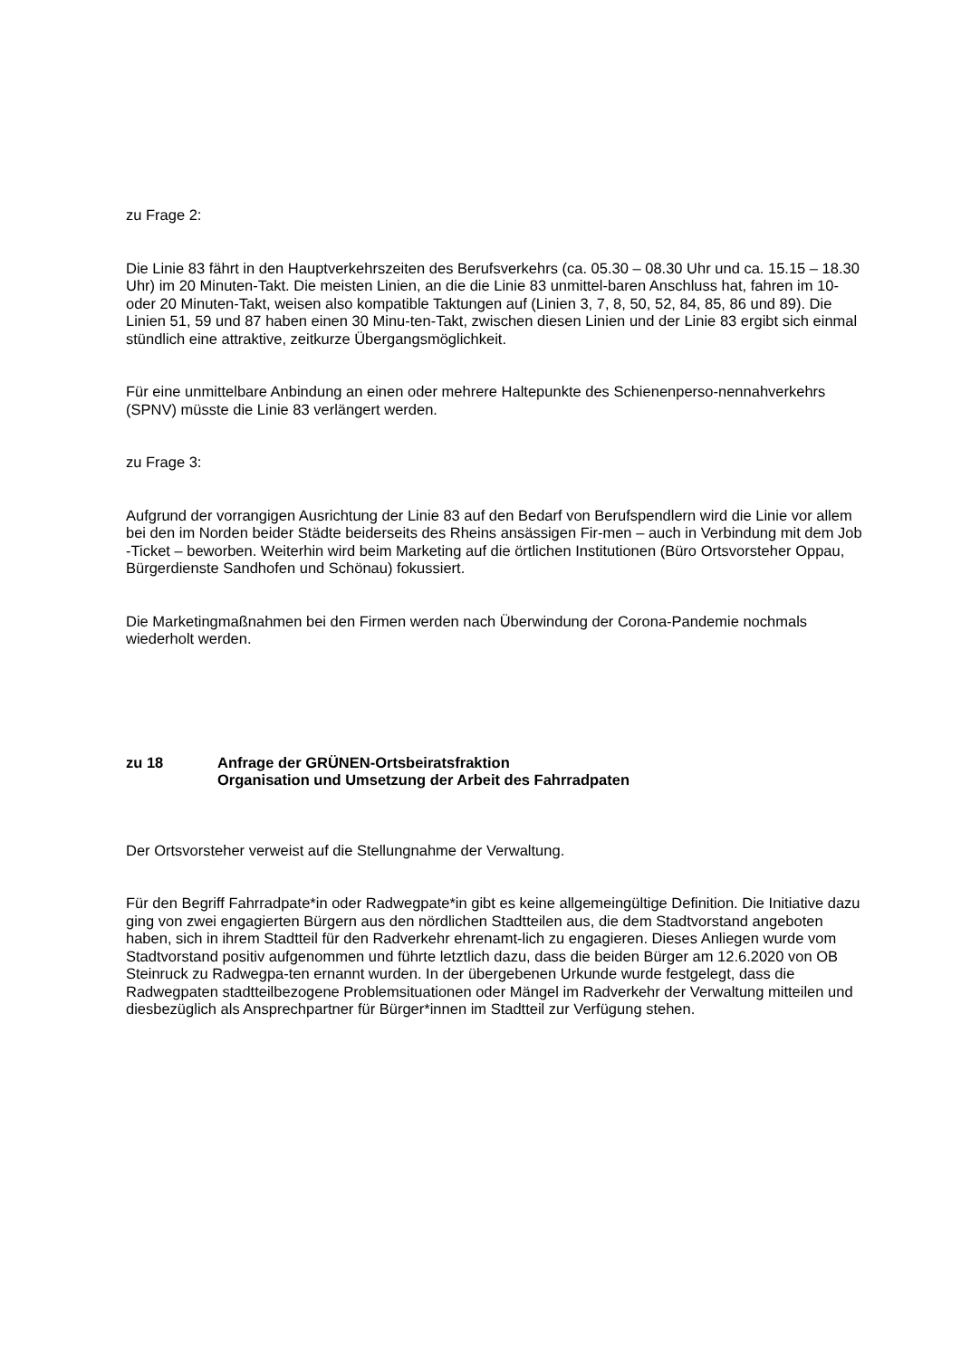zu Frage 2:
Die Linie 83 fährt in den Hauptverkehrszeiten des Berufsverkehrs (ca. 05.30 – 08.30 Uhr und ca. 15.15 – 18.30 Uhr) im 20 Minuten-Takt. Die meisten Linien, an die die Linie 83 unmittel-baren Anschluss hat, fahren im 10- oder 20 Minuten-Takt, weisen also kompatible Taktungen auf (Linien 3, 7, 8, 50, 52, 84, 85, 86 und 89). Die Linien 51, 59 und 87 haben einen 30 Minu-ten-Takt, zwischen diesen Linien und der Linie 83 ergibt sich einmal stündlich eine attraktive, zeitkurze Übergangsmöglichkeit.
Für eine unmittelbare Anbindung an einen oder mehrere Haltepunkte des Schienenperso-nennahverkehrs (SPNV) müsste die Linie 83 verlängert werden.
zu Frage 3:
Aufgrund der vorrangigen Ausrichtung der Linie 83 auf den Bedarf von Berufspendlern wird die Linie vor allem bei den im Norden beider Städte beiderseits des Rheins ansässigen Fir-men – auch in Verbindung mit dem Job -Ticket – beworben. Weiterhin wird beim Marketing auf die örtlichen Institutionen (Büro Ortsvorsteher Oppau, Bürgerdienste Sandhofen und Schönau) fokussiert.
Die Marketingmaßnahmen bei den Firmen werden nach Überwindung der Corona-Pandemie nochmals wiederholt werden.
zu 18 Anfrage der GRÜNEN-Ortsbeiratsfraktion
Organisation und Umsetzung der Arbeit des Fahrradpaten
Der Ortsvorsteher verweist auf die Stellungnahme der Verwaltung.
Für den Begriff Fahrradpate*in oder Radwegpate*in gibt es keine allgemeingültige Definition. Die Initiative dazu ging von zwei engagierten Bürgern aus den nördlichen Stadtteilen aus, die dem Stadtvorstand angeboten haben, sich in ihrem Stadtteil für den Radverkehr ehrenamt-lich zu engagieren. Dieses Anliegen wurde vom Stadtvorstand positiv aufgenommen und führte letztlich dazu, dass die beiden Bürger am 12.6.2020 von OB Steinruck zu Radwegpa-ten ernannt wurden. In der übergebenen Urkunde wurde festgelegt, dass die Radwegpaten stadtteilbezogene Problemsituationen oder Mängel im Radverkehr der Verwaltung mitteilen und diesbezüglich als Ansprechpartner für Bürger*innen im Stadtteil zur Verfügung stehen.